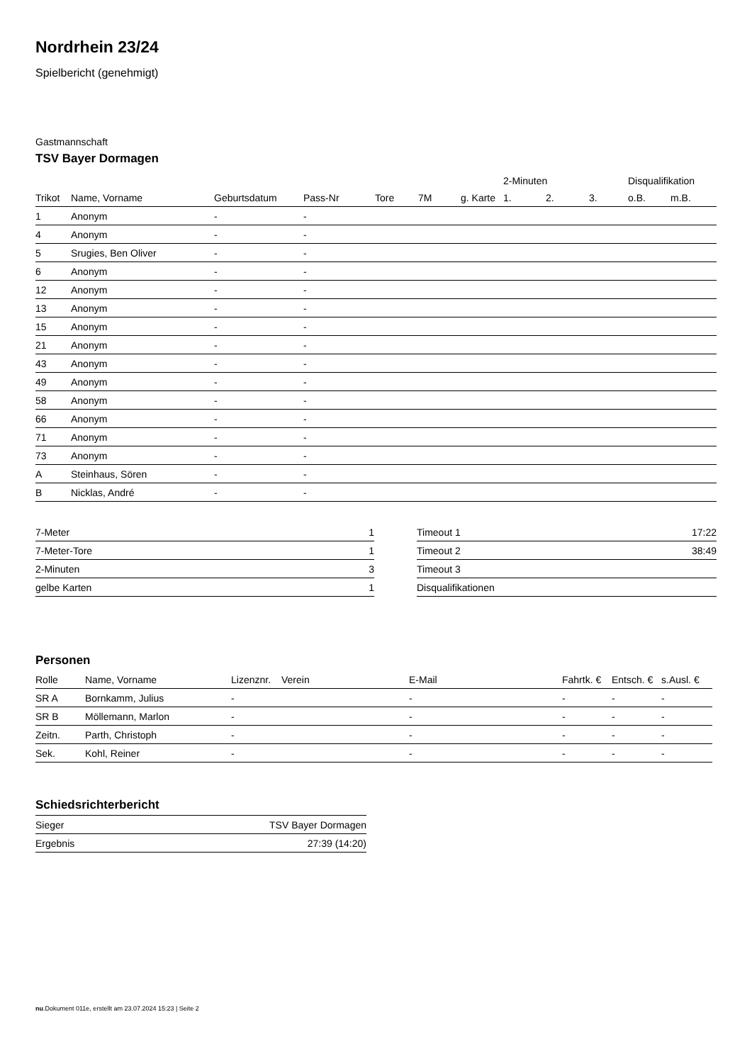Nordrhein 23/24
Spielbericht (genehmigt)
Gastmannschaft
TSV Bayer Dormagen
| | | | | | | | 2-Minuten | | | Disqualifikation | |
| --- | --- | --- | --- | --- | --- | --- | --- | --- | --- | --- | --- |
| Trikot | Name, Vorname | Geburtsdatum | Pass-Nr | Tore | 7M | g. Karte | 1. | 2. | 3. | o.B. | m.B. |
| 1 | Anonym | - | - | | | | | | | | |
| 4 | Anonym | - | - | | | | | | | | |
| 5 | Srugies, Ben Oliver | - | - | | | | | | | | |
| 6 | Anonym | - | - | | | | | | | | |
| 12 | Anonym | - | - | | | | | | | | |
| 13 | Anonym | - | - | | | | | | | | |
| 15 | Anonym | - | - | | | | | | | | |
| 21 | Anonym | - | - | | | | | | | | |
| 43 | Anonym | - | - | | | | | | | | |
| 49 | Anonym | - | - | | | | | | | | |
| 58 | Anonym | - | - | | | | | | | | |
| 66 | Anonym | - | - | | | | | | | | |
| 71 | Anonym | - | - | | | | | | | | |
| 73 | Anonym | - | - | | | | | | | | |
| A | Steinhaus, Sören | - | - | | | | | | | | |
| B | Nicklas, André | - | - | | | | | | | | |
| 7-Meter | 1 |
| 7-Meter-Tore | 1 |
| 2-Minuten | 3 |
| gelbe Karten | 1 |
| Timeout 1 | 17:22 |
| Timeout 2 | 38:49 |
| Timeout 3 | |
| Disqualifikationen | |
Personen
| Rolle | Name, Vorname | Lizenznr. | Verein | E-Mail | Fahrtk. € | Entsch. € | s.Ausl. € |
| --- | --- | --- | --- | --- | --- | --- | --- |
| SR A | Bornkamm, Julius | - | | - | - | - | - |
| SR B | Möllemann, Marlon | - | | - | - | - | - |
| Zeitn. | Parth, Christoph | - | | - | - | - | - |
| Sek. | Kohl, Reiner | - | | - | - | - | - |
Schiedsrichterbericht
| Sieger | TSV Bayer Dormagen |
| Ergebnis | 27:39 (14:20) |
nu.Dokument 011e, erstellt am 23.07.2024 15:23 | Seite 2